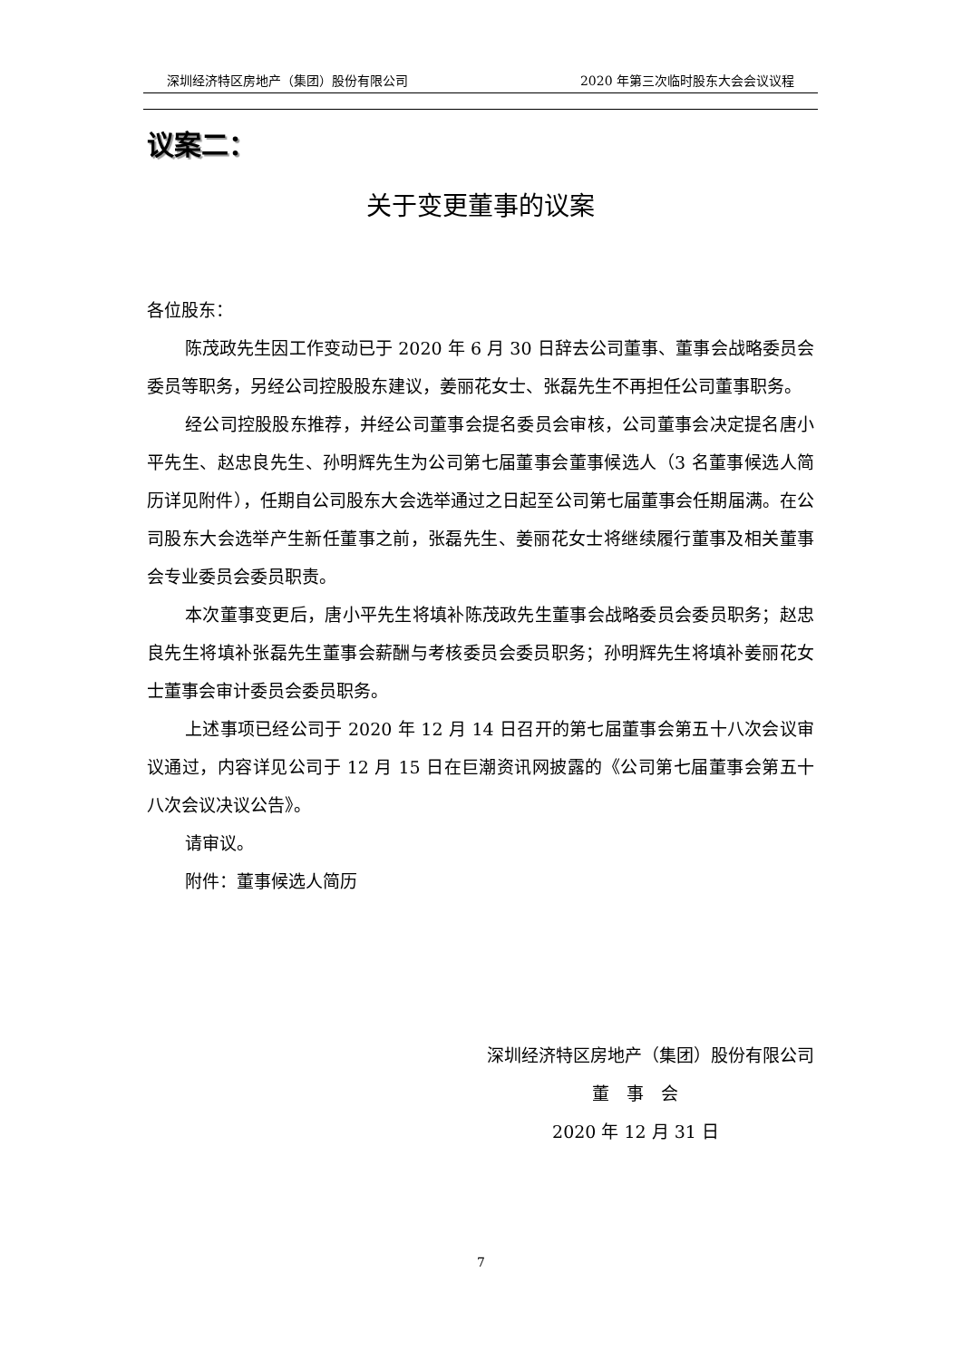深圳经济特区房地产（集团）股份有限公司 2020 年第三次临时股东大会会议议程
议案二：
关于变更董事的议案
各位股东：
陈茂政先生因工作变动已于 2020 年 6 月 30 日辞去公司董事、董事会战略委员会委员等职务，另经公司控股股东建议，姜丽花女士、张磊先生不再担任公司董事职务。
经公司控股股东推荐，并经公司董事会提名委员会审核，公司董事会决定提名唐小平先生、赵忠良先生、孙明辉先生为公司第七届董事会董事候选人（3 名董事候选人简历详见附件），任期自公司股东大会选举通过之日起至公司第七届董事会任期届满。在公司股东大会选举产生新任董事之前，张磊先生、姜丽花女士将继续履行董事及相关董事会专业委员会委员职责。
本次董事变更后，唐小平先生将填补陈茂政先生董事会战略委员会委员职务；赵忠良先生将填补张磊先生董事会薪酬与考核委员会委员职务；孙明辉先生将填补姜丽花女士董事会审计委员会委员职务。
上述事项已经公司于 2020 年 12 月 14 日召开的第七届董事会第五十八次会议审议通过，内容详见公司于 12 月 15 日在巨潮资讯网披露的《公司第七届董事会第五十八次会议决议公告》。
请审议。
附件：董事候选人简历
深圳经济特区房地产（集团）股份有限公司
董　事　会
2020 年 12 月 31 日
7